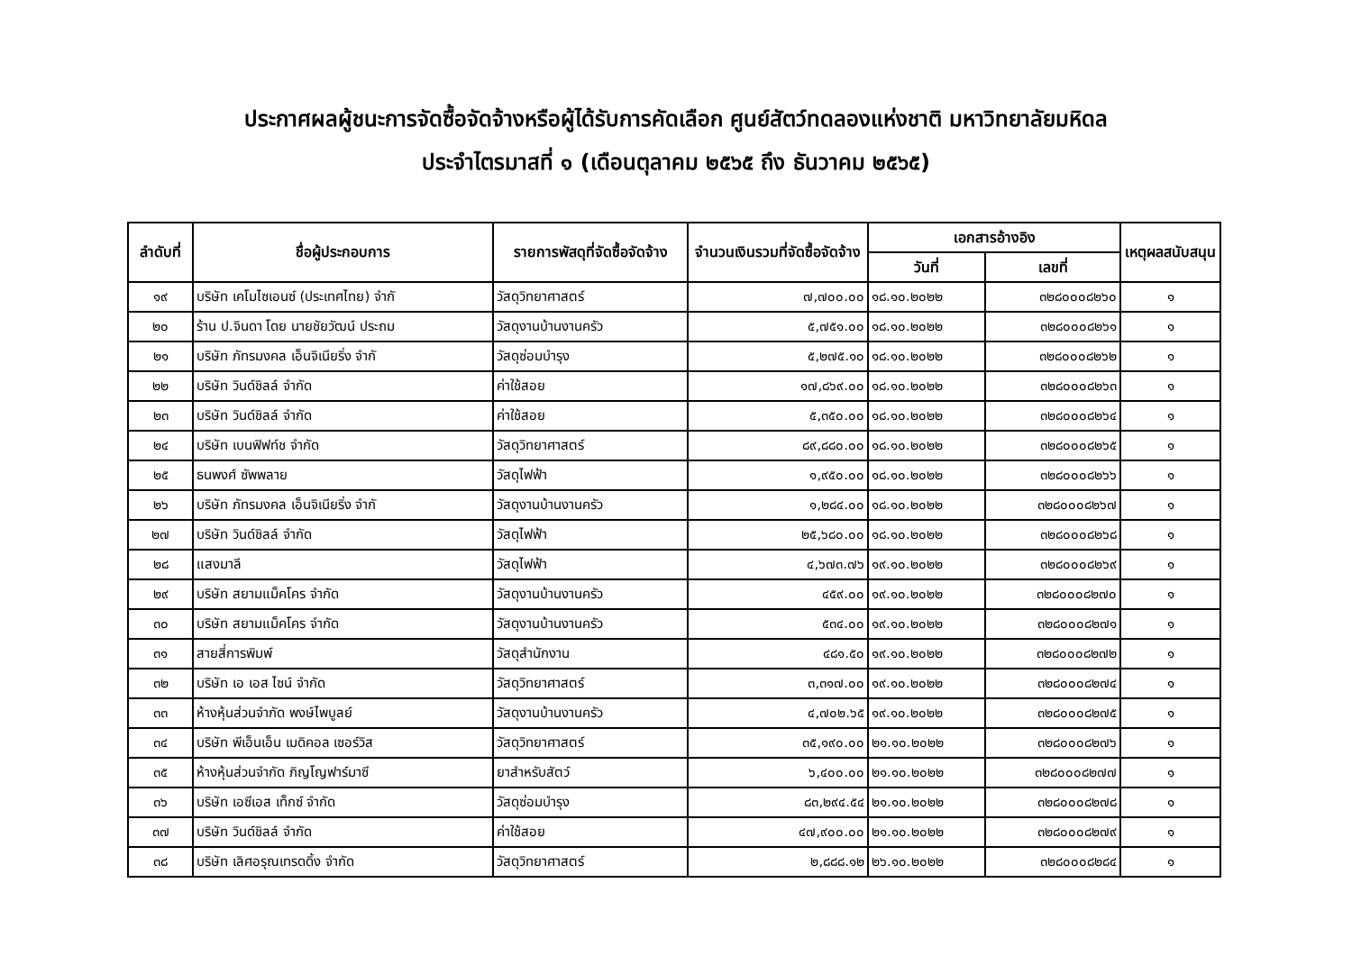ประกาศผลผู้ชนะการจัดซื้อจัดจ้างหรือผู้ได้รับการคัดเลือก ศูนย์สัตว์ทดลองแห่งชาติ มหาวิทยาลัยมหิดล
ประจำไตรมาสที่ ๑ (เดือนตุลาคม ๒๕๖๕ ถึง ธันวาคม ๒๕๖๕)
| ลำดับที่ | ชื่อผู้ประกอบการ | รายการพัสดุที่จัดซื้อจัดจ้าง | จำนวนเงินรวมที่จัดซื้อจัดจ้าง | เอกสารอ้างอิง | | เหตุผลสนับสนุน |
| --- | --- | --- | --- | --- | --- | --- |
| | | | | วันที่ | เลขที่ | |
| ๑๙ | บริษัท เคโมไซเอนซ์ (ประเทศไทย) จำกั | วัสดุวิทยาศาสตร์ | ๗,๗๐๐.๐๐ | ๑๘.๑๐.๒๐๒๒ | ๓๒๘๐๐๐๘๒๖๐ | ๑ |
| ๒๐ | ร้าน ป.จินดา โดย นายชัยวัฒน์ ประถม | วัสดุงานบ้านงานครัว | ๕,๗๕๑.๐๐ | ๑๘.๑๐.๒๐๒๒ | ๓๒๘๐๐๐๘๒๖๑ | ๑ |
| ๒๑ | บริษัท ภัทรมงคล เอ็นจิเนียริ่ง จำกั | วัสดุซ่อมบำรุง | ๕,๒๗๕.๑๐ | ๑๘.๑๐.๒๐๒๒ | ๓๒๘๐๐๐๘๒๖๒ | ๑ |
| ๒๒ | บริษัท วินด์ชิลล์ จำกัด | ค่าใช้สอย | ๑๗,๘๖๙.๐๐ | ๑๘.๑๐.๒๐๒๒ | ๓๒๘๐๐๐๘๒๖๓ | ๑ |
| ๒๓ | บริษัท วินด์ชิลล์ จำกัด | ค่าใช้สอย | ๕,๓๕๐.๐๐ | ๑๘.๑๐.๒๐๒๒ | ๓๒๘๐๐๐๘๒๖๔ | ๑ |
| ๒๔ | บริษัท เบนฟิฟท์ช จำกัด | วัสดุวิทยาศาสตร์ | ๘๙,๘๘๐.๐๐ | ๑๘.๑๐.๒๐๒๒ | ๓๒๘๐๐๐๘๒๖๕ | ๑ |
| ๒๕ | ธนพงศ์ ซัพพลาย | วัสดุไฟฟ้า | ๑,๙๕๐.๐๐ | ๑๘.๑๐.๒๐๒๒ | ๓๒๘๐๐๐๘๒๖๖ | ๑ |
| ๒๖ | บริษัท ภัทรมงคล เอ็นจิเนียริ่ง จำกั | วัสดุงานบ้านงานครัว | ๑,๒๘๔.๐๐ | ๑๘.๑๐.๒๐๒๒ | ๓๒๘๐๐๐๘๒๖๗ | ๑ |
| ๒๗ | บริษัท วินด์ชิลล์ จำกัด | วัสดุไฟฟ้า | ๒๕,๖๘๐.๐๐ | ๑๘.๑๐.๒๐๒๒ | ๓๒๘๐๐๐๘๒๖๘ | ๑ |
| ๒๘ | แสงมาลี | วัสดุไฟฟ้า | ๔,๖๗๓.๗๖ | ๑๙.๑๐.๒๐๒๒ | ๓๒๘๐๐๐๘๒๖๙ | ๑ |
| ๒๙ | บริษัท สยามแม็คโคร จำกัด | วัสดุงานบ้านงานครัว | ๔๕๙.๐๐ | ๑๙.๑๐.๒๐๒๒ | ๓๒๘๐๐๐๘๒๗๐ | ๑ |
| ๓๐ | บริษัท สยามแม็คโคร จำกัด | วัสดุงานบ้านงานครัว | ๕๓๔.๐๐ | ๑๙.๑๐.๒๐๒๒ | ๓๒๘๐๐๐๘๒๗๑ | ๑ |
| ๓๑ | สายสี่การพิมพ์ | วัสดุสำนักงาน | ๔๘๑.๕๐ | ๑๙.๑๐.๒๐๒๒ | ๓๒๘๐๐๐๘๒๗๒ | ๑ |
| ๓๒ | บริษัท เอ เอส ไซน์ จำกัด | วัสดุวิทยาศาสตร์ | ๓,๓๑๗.๐๐ | ๑๙.๑๐.๒๐๒๒ | ๓๒๘๐๐๐๘๒๗๔ | ๑ |
| ๓๓ | ห้างหุ้นส่วนจำกัด พงษ์ไพบูลย์ | วัสดุงานบ้านงานครัว | ๔,๗๐๒.๖๕ | ๑๙.๑๐.๒๐๒๒ | ๓๒๘๐๐๐๘๒๗๕ | ๑ |
| ๓๔ | บริษัท พีเอ็นเอ็น เมดิคอล เซอร์วิส | วัสดุวิทยาศาสตร์ | ๓๕,๑๙๐.๐๐ | ๒๑.๑๐.๒๐๒๒ | ๓๒๘๐๐๐๘๒๗๖ | ๑ |
| ๓๕ | ห้างหุ้นส่วนจำกัด ภิญโญฟาร์มาซี | ยาสำหรับสัตว์ | ๖,๔๐๐.๐๐ | ๒๑.๑๐.๒๐๒๒ | ๓๒๘๐๐๐๘๒๗๗ | ๑ |
| ๓๖ | บริษัท เอซีเอส เท็กซ์ จำกัด | วัสดุซ่อมบำรุง | ๘๓,๒๙๔.๕๔ | ๒๑.๑๐.๒๐๒๒ | ๓๒๘๐๐๐๘๒๗๘ | ๑ |
| ๓๗ | บริษัท วินด์ชิลล์ จำกัด | ค่าใช้สอย | ๔๗,๙๐๐.๐๐ | ๒๑.๑๐.๒๐๒๒ | ๓๒๘๐๐๐๘๒๗๙ | ๑ |
| ๓๘ | บริษัท เลิศอรุณเทรดดิ้ง จำกัด | วัสดุวิทยาศาสตร์ | ๒,๘๘๘.๑๒ | ๒๖.๑๐.๒๐๒๒ | ๓๒๘๐๐๐๘๒๘๔ | ๑ |